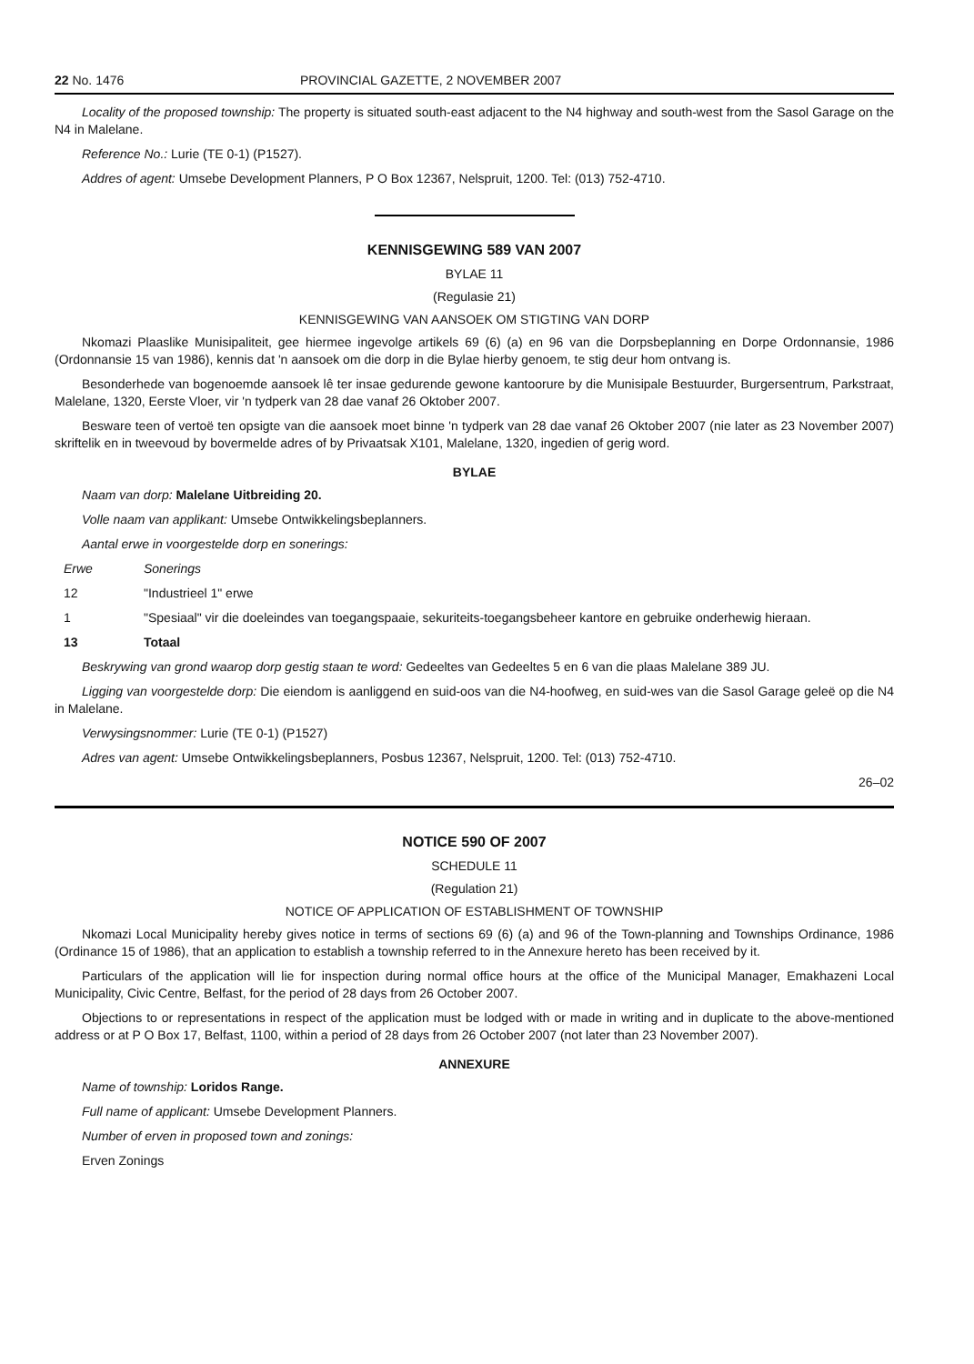22 No. 1476 PROVINCIAL GAZETTE, 2 NOVEMBER 2007
Locality of the proposed township: The property is situated south-east adjacent to the N4 highway and south-west from the Sasol Garage on the N4 in Malelane.
Reference No.: Lurie (TE 0-1) (P1527).
Addres of agent: Umsebe Development Planners, P O Box 12367, Nelspruit, 1200. Tel: (013) 752-4710.
KENNISGEWING 589 VAN 2007
BYLAE 11
(Regulasie 21)
KENNISGEWING VAN AANSOEK OM STIGTING VAN DORP
Nkomazi Plaaslike Munisipaliteit, gee hiermee ingevolge artikels 69 (6) (a) en 96 van die Dorpsbeplanning en Dorpe Ordonnansie, 1986 (Ordonnansie 15 van 1986), kennis dat 'n aansoek om die dorp in die Bylae hierby genoem, te stig deur hom ontvang is.
Besonderhede van bogenoemde aansoek lê ter insae gedurende gewone kantoorure by die Munisipale Bestuurder, Burgersentrum, Parkstraat, Malelane, 1320, Eerste Vloer, vir 'n tydperk van 28 dae vanaf 26 Oktober 2007.
Besware teen of vertoë ten opsigte van die aansoek moet binne 'n tydperk van 28 dae vanaf 26 Oktober 2007 (nie later as 23 November 2007) skriftelik en in tweevoud by bovermelde adres of by Privaatsak X101, Malelane, 1320, ingedien of gerig word.
BYLAE
Naam van dorp: Malelane Uitbreiding 20.
Volle naam van applikant: Umsebe Ontwikkelingsbeplanners.
Aantal erwe in voorgestelde dorp en sonerings:
Erwe Sonerings
12 "Industrieel 1" erwe
1 "Spesiaal" vir die doeleindes van toegangspaaie, sekuriteits-toegangsbeheer kantore en gebruike onderhewig hieraan.
13 Totaal
Beskrywing van grond waarop dorp gestig staan te word: Gedeeltes van Gedeeltes 5 en 6 van die plaas Malelane 389 JU.
Ligging van voorgestelde dorp: Die eiendom is aanliggend en suid-oos van die N4-hoofweg, en suid-wes van die Sasol Garage geleë op die N4 in Malelane.
Verwysingsnommer: Lurie (TE 0-1) (P1527)
Adres van agent: Umsebe Ontwikkelingsbeplanners, Posbus 12367, Nelspruit, 1200. Tel: (013) 752-4710.
26–02
NOTICE 590 OF 2007
SCHEDULE 11
(Regulation 21)
NOTICE OF APPLICATION OF ESTABLISHMENT OF TOWNSHIP
Nkomazi Local Municipality hereby gives notice in terms of sections 69 (6) (a) and 96 of the Town-planning and Townships Ordinance, 1986 (Ordinance 15 of 1986), that an application to establish a township referred to in the Annexure hereto has been received by it.
Particulars of the application will lie for inspection during normal office hours at the office of the Municipal Manager, Emakhazeni Local Municipality, Civic Centre, Belfast, for the period of 28 days from 26 October 2007.
Objections to or representations in respect of the application must be lodged with or made in writing and in duplicate to the above-mentioned address or at P O Box 17, Belfast, 1100, within a period of 28 days from 26 October 2007 (not later than 23 November 2007).
ANNEXURE
Name of township: Loridos Range.
Full name of applicant: Umsebe Development Planners.
Number of erven in proposed town and zonings:
Erven Zonings